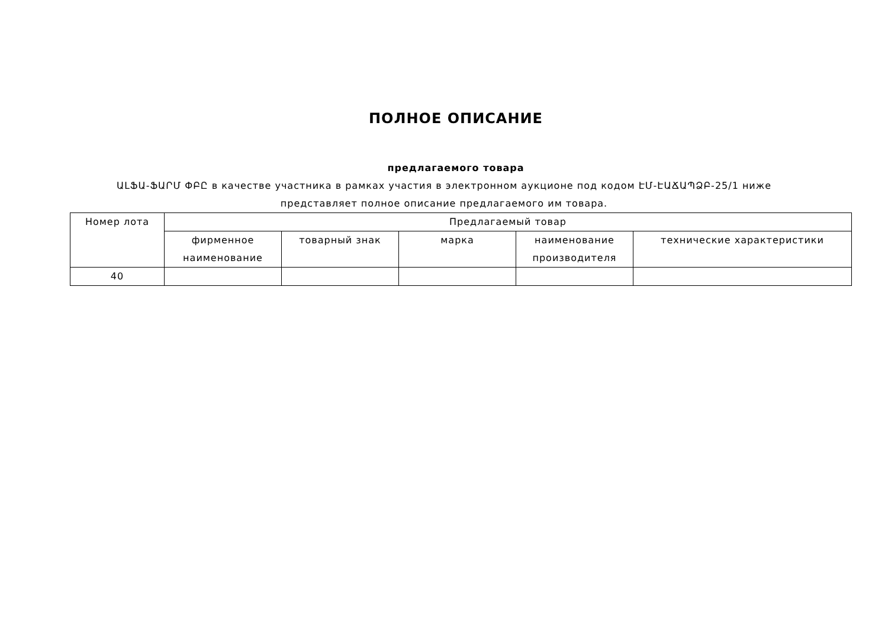ПОЛНОЕ ОПИСАНИЕ
предлагаемого товара
ԱԼՖԱ-ՖԱՐՄ ՓԲԸ в качестве участника в рамках участия в электронном аукционе под кодом ԷՄ-ԷԱՃԱՊՁԲ-25/1 ниже представляет полное описание предлагаемого им товара.
| Номер лота | Предлагаемый товар | | | | |
| --- | --- | --- | --- | --- | --- |
| | фирменное наименование | товарный знак | марка | наименование производителя | технические характеристики |
| 40 | | | | | |